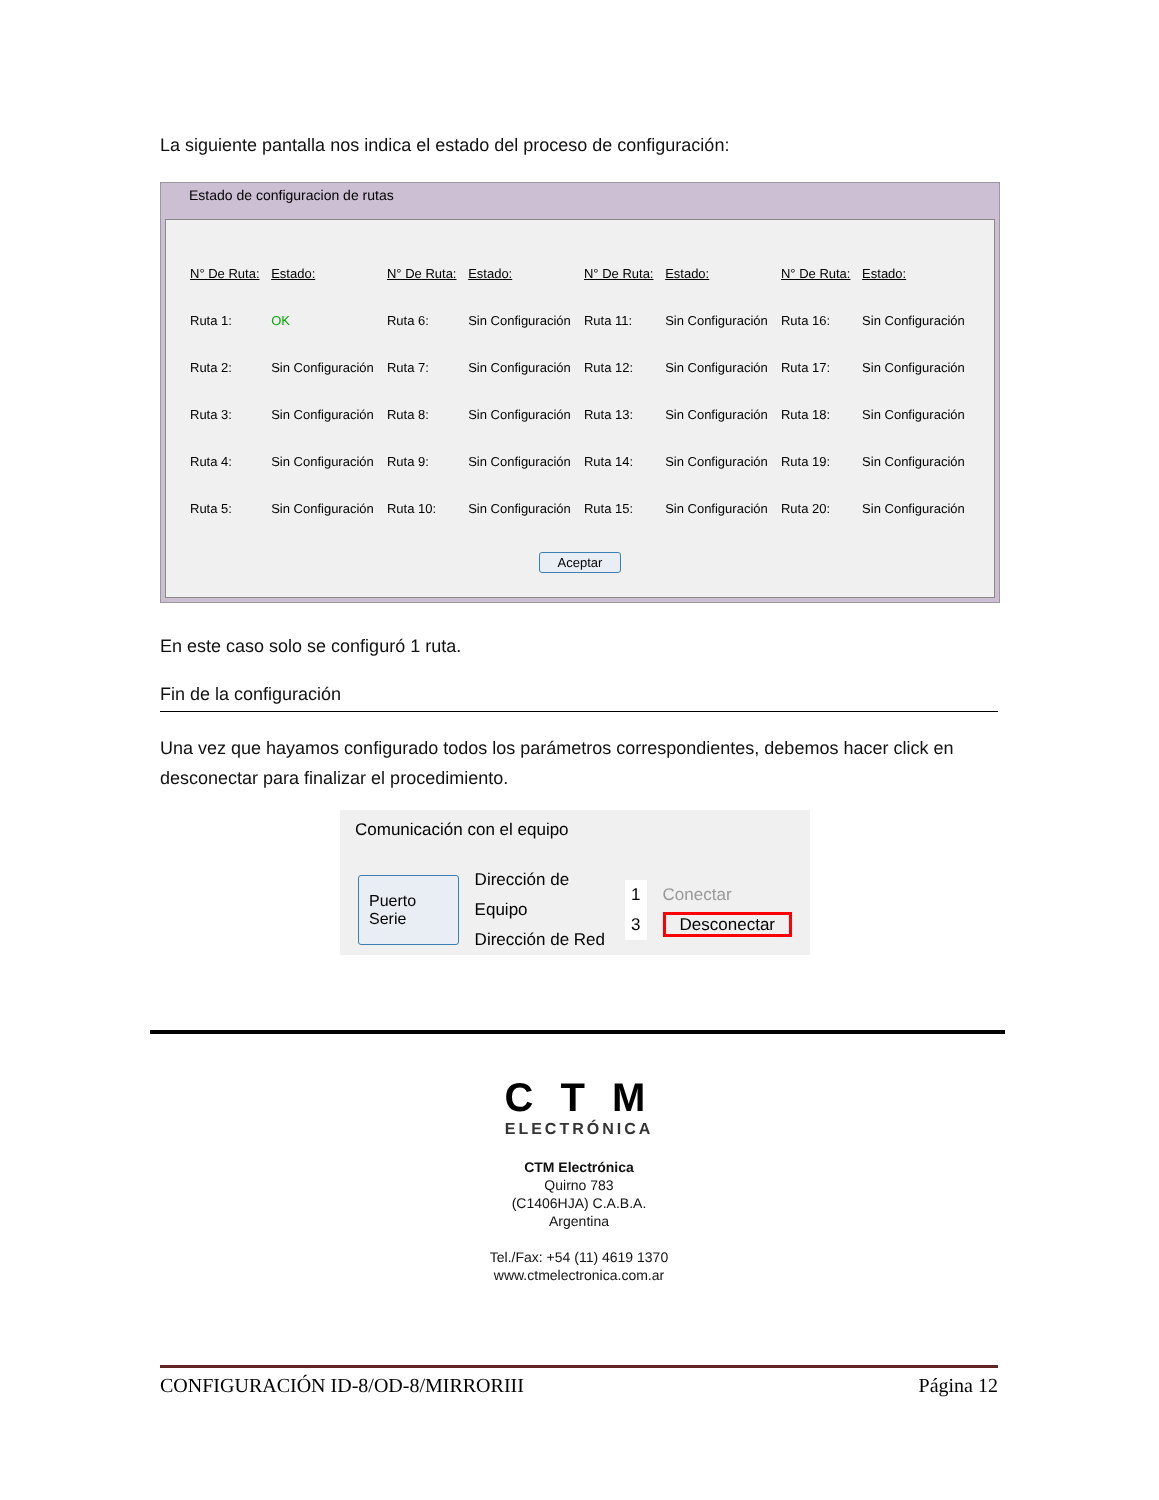La siguiente pantalla nos indica el estado del proceso de configuración:
Estado de configuracion de rutas
| N° De Ruta: | Estado: | N° De Ruta: | Estado: | N° De Ruta: | Estado: | N° De Ruta: | Estado: |
| --- | --- | --- | --- | --- | --- | --- | --- |
| Ruta 1: | OK | Ruta 6: | Sin Configuración | Ruta 11: | Sin Configuración | Ruta 16: | Sin Configuración |
| Ruta 2: | Sin Configuración | Ruta 7: | Sin Configuración | Ruta 12: | Sin Configuración | Ruta 17: | Sin Configuración |
| Ruta 3: | Sin Configuración | Ruta 8: | Sin Configuración | Ruta 13: | Sin Configuración | Ruta 18: | Sin Configuración |
| Ruta 4: | Sin Configuración | Ruta 9: | Sin Configuración | Ruta 14: | Sin Configuración | Ruta 19: | Sin Configuración |
| Ruta 5: | Sin Configuración | Ruta 10: | Sin Configuración | Ruta 15: | Sin Configuración | Ruta 20: | Sin Configuración |
Aceptar
En este caso solo se configuró 1 ruta.
Fin de la configuración
Una vez que hayamos configurado todos los parámetros correspondientes, debemos hacer click en desconectar para finalizar el procedimiento.
Comunicación con el equipo
Puerto Serie
Dirección de Equipo
Dirección de Red
1
3
Conectar
Desconectar
C T M
ELECTRÓNICA
CTM Electrónica
Quirno 783
(C1406HJA) C.A.B.A.
Argentina
Tel./Fax: +54 (11) 4619 1370
www.ctmelectronica.com.ar
CONFIGURACIÓN ID-8/OD-8/MIRRORIII Página 12